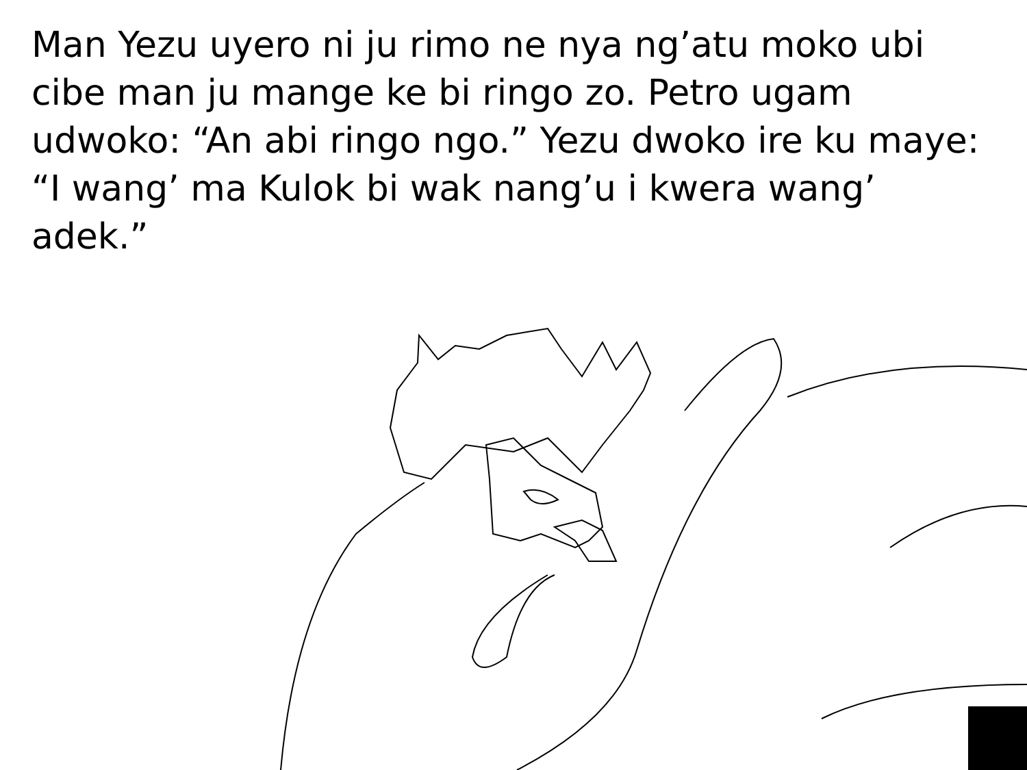Man Yezu uyero ni ju rimo ne nya ng’atu moko ubi cibe man ju mange ke bi ringo zo. Petro ugam udwoko: “An abi ringo ngo.” Yezu dwoko ire ku maye: “I wang’ ma Kulok bi wak nang’u i kwera wang’ adek.”